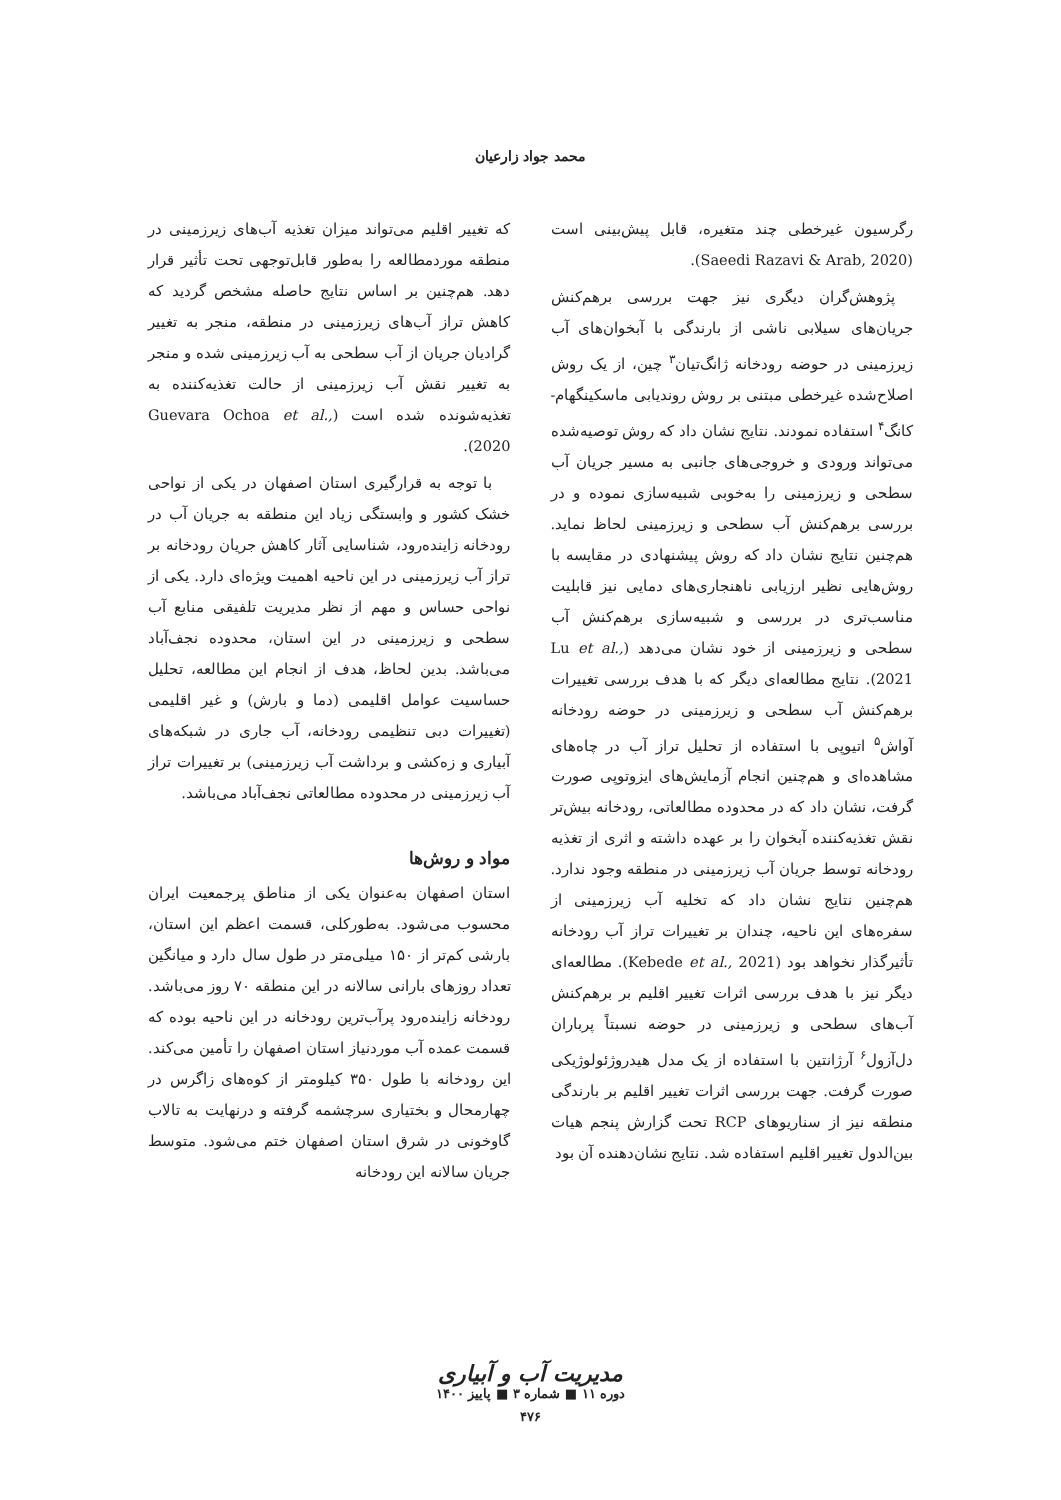محمد جواد زارعیان
رگرسیون غیرخطی چند متغیره، قابل پیش‌بینی است (Saeedi Razavi & Arab, 2020).
پژوهش‌گران دیگری نیز جهت بررسی برهم‌کنش جریان‌های سیلابی ناشی از بارندگی با آبخوان‌های آب زیرزمینی در حوضه رودخانه ژانگ‌تیان<sup>۳</sup> چین، از یک روش اصلاح‌شده غیرخطی مبتنی بر روش روندیابی ماسکینگهام- کانگ<sup>۴</sup> استفاده نمودند. نتایج نشان داد که روش توصیه‌شده می‌تواند ورودی و خروجی‌های جانبی به مسیر جریان آب سطحی و زیرزمینی را به‌خوبی شبیه‌سازی نموده و در بررسی برهم‌کنش آب سطحی و زیرزمینی لحاظ نماید. هم‌چنین نتایج نشان داد که روش پیشنهادی در مقایسه با روش‌هایی نظیر ارزیابی ناهنجاری‌های دمایی نیز قابلیت مناسب‌تری در بررسی و شبیه‌سازی برهم‌کنش آب سطحی و زیرزمینی از خود نشان می‌دهد (Lu et al., 2021). نتایج مطالعه‌ای دیگر که با هدف بررسی تغییرات برهم‌کنش آب سطحی و زیرزمینی در حوضه رودخانه آواش<sup>۵</sup> اتیوپی با استفاده از تحلیل تراز آب در چاه‌های مشاهده‌ای و هم‌چنین انجام آزمایش‌های ایزوتوپی صورت گرفت، نشان داد که در محدوده مطالعاتی، رودخانه بیش‌تر نقش تغذیه‌کننده آبخوان را بر عهده داشته و اثری از تغذیه رودخانه توسط جریان آب زیرزمینی در منطقه وجود ندارد. هم‌چنین نتایج نشان داد که تخلیه آب زیرزمینی از سفره‌های این ناحیه، چندان بر تغییرات تراز آب رودخانه تأثیرگذار نخواهد بود (Kebede et al., 2021). مطالعه‌ای دیگر نیز با هدف بررسی اثرات تغییر اقلیم بر برهم‌کنش آب‌های سطحی و زیرزمینی در حوضه نسبتاً پرباران دل‌آزول<sup>۶</sup> آرژانتین با استفاده از یک مدل هیدروژئولوژیکی صورت گرفت. جهت بررسی اثرات تغییر اقلیم بر بارندگی منطقه نیز از سناریوهای RCP تحت گزارش پنجم هیات بین‌الدول تغییر اقلیم استفاده شد. نتایج نشان‌دهنده آن بود
که تغییر اقلیم می‌تواند میزان تغذیه آب‌های زیرزمینی در منطقه موردمطالعه را به‌طور قابل‌توجهی تحت تأثیر قرار دهد. هم‌چنین بر اساس نتایج حاصله مشخص گردید که کاهش تراز آب‌های زیرزمینی در منطقه، منجر به تغییر گرادیان جریان از آب سطحی به آب زیرزمینی شده و منجر به تغییر نقش آب زیرزمینی از حالت تغذیه‌کننده به تغذیه‌شونده شده است (Guevara Ochoa et al., 2020).
با توجه به قرارگیری استان اصفهان در یکی از نواحی خشک کشور و وابستگی زیاد این منطقه به جریان آب در رودخانه زاینده‌رود، شناسایی آثار کاهش جریان رودخانه بر تراز آب زیرزمینی در این ناحیه اهمیت ویژه‌ای دارد. یکی از نواحی حساس و مهم از نظر مدیریت تلفیقی منابع آب سطحی و زیرزمینی در این استان، محدوده نجف‌آباد می‌باشد. بدین لحاظ، هدف از انجام این مطالعه، تحلیل حساسیت عوامل اقلیمی (دما و بارش) و غیر اقلیمی (تغییرات دبی تنظیمی رودخانه، آب جاری در شبکه‌های آبیاری و زه‌کشی و برداشت آب زیرزمینی) بر تغییرات تراز آب زیرزمینی در محدوده مطالعاتی نجف‌آباد می‌باشد.
مواد و روش‌ها
استان اصفهان به‌عنوان یکی از مناطق پرجمعیت ایران محسوب می‌شود. به‌طورکلی، قسمت اعظم این استان، بارشی کم‌تر از ۱۵۰ میلی‌متر در طول سال دارد و میانگین تعداد روزهای بارانی سالانه در این منطقه ۷۰ روز می‌باشد. رودخانه زاینده‌رود پرآب‌ترین رودخانه در این ناحیه بوده که قسمت عمده آب موردنیاز استان اصفهان را تأمین می‌کند. این رودخانه با طول ۳۵۰ کیلومتر از کوه‌های زاگرس در چهارمحال و بختیاری سرچشمه گرفته و درنهایت به تالاب گاوخونی در شرق استان اصفهان ختم می‌شود. متوسط جریان سالانه این رودخانه
مدیریت آب و آبیاری
دوره ۱۱ ■ شماره ۳ ■ پاییز ۱۴۰۰
۴۷۶